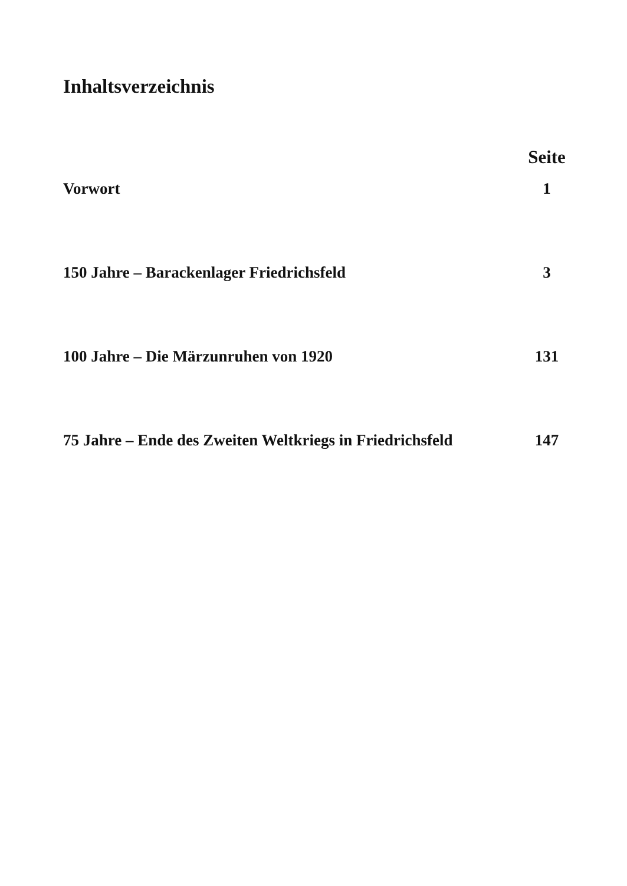Inhaltsverzeichnis
| | Seite |
| Vorwort | 1 |
| 150 Jahre – Barackenlager Friedrichsfeld | 3 |
| 100 Jahre – Die Märzunruhen von 1920 | 131 |
| 75 Jahre – Ende des Zweiten Weltkriegs in Friedrichsfeld | 147 |